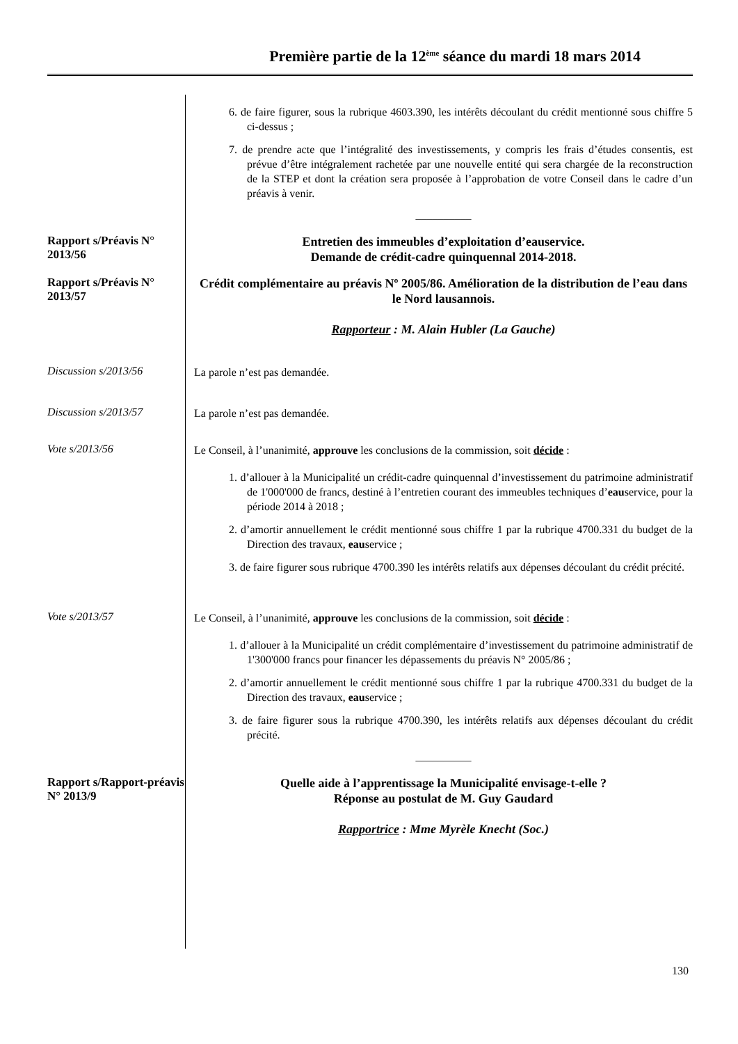Première partie de la 12<sup>ème</sup> séance du mardi 18 mars 2014
6. de faire figurer, sous la rubrique 4603.390, les intérêts découlant du crédit mentionné sous chiffre 5 ci-dessus ;
7. de prendre acte que l’intégralité des investissements, y compris les frais d’études consentis, est prévue d’être intégralement rachetée par une nouvelle entité qui sera chargée de la reconstruction de la STEP et dont la création sera proposée à l’approbation de votre Conseil dans le cadre d’un préavis à venir.
__________
Rapport s/Préavis N° 2013/56
Entretien des immeubles d’exploitation d’eauservice.
Demande de crédit-cadre quinquennal 2014-2018.
Rapport s/Préavis N° 2013/57
Crédit complémentaire au préavis Nº 2005/86. Amélioration de la distribution de l’eau dans le Nord lausannois.
Rapporteur : M. Alain Hubler (La Gauche)
Discussion s/2013/56
La parole n’est pas demandée.
Discussion s/2013/57
La parole n’est pas demandée.
Vote s/2013/56
Le Conseil, à l’unanimité, approuve les conclusions de la commission, soit décide :
1. d’allouer à la Municipalité un crédit-cadre quinquennal d’investissement du patrimoine administratif de 1'000'000 de francs, destiné à l’entretien courant des immeubles techniques d’eauservice, pour la période 2014 à 2018 ;
2. d’amortir annuellement le crédit mentionné sous chiffre 1 par la rubrique 4700.331 du budget de la Direction des travaux, eauservice ;
3. de faire figurer sous rubrique 4700.390 les intérêts relatifs aux dépenses découlant du crédit précité.
Vote s/2013/57
Le Conseil, à l’unanimité, approuve les conclusions de la commission, soit décide :
1. d’allouer à la Municipalité un crédit complémentaire d’investissement du patrimoine administratif de 1'300'000 francs pour financer les dépassements du préavis N° 2005/86 ;
2. d’amortir annuellement le crédit mentionné sous chiffre 1 par la rubrique 4700.331 du budget de la Direction des travaux, eauservice ;
3. de faire figurer sous la rubrique 4700.390, les intérêts relatifs aux dépenses découlant du crédit précité.
__________
Rapport s/Rapport-préavis N° 2013/9
Quelle aide à l’apprentissage la Municipalité envisage-t-elle ?
Réponse au postulat de M. Guy Gaudard
Rapportrice : Mme Myrèle Knecht (Soc.)
130